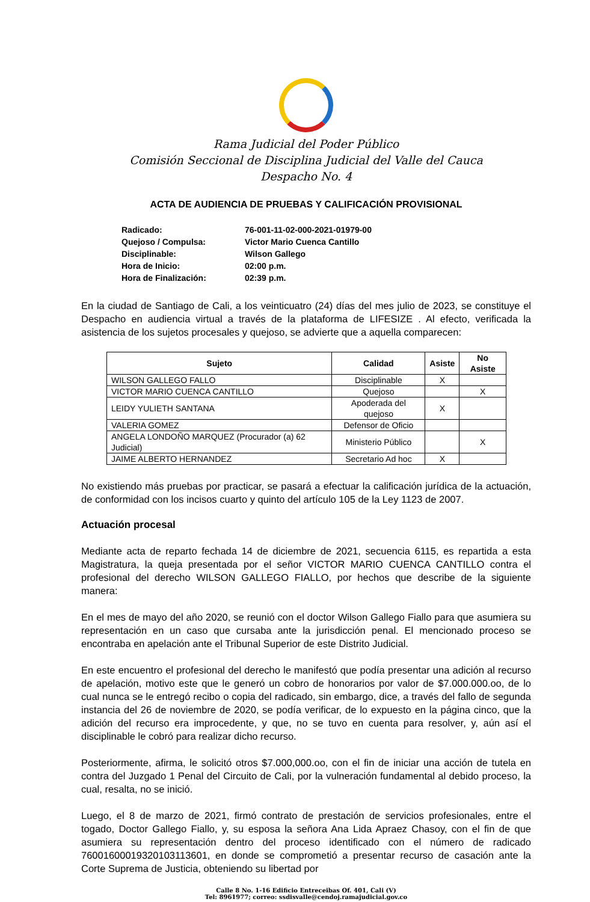Rama Judicial del Poder Público
Comisión Seccional de Disciplina Judicial del Valle del Cauca
Despacho No. 4
ACTA DE AUDIENCIA DE PRUEBAS Y CALIFICACIÓN PROVISIONAL
| Radicado: | 76-001-11-02-000-2021-01979-00 |
| Quejoso / Compulsa: | Victor Mario Cuenca Cantillo |
| Disciplinable: | Wilson Gallego |
| Hora de Inicio: | 02:00 p.m. |
| Hora de Finalización: | 02:39 p.m. |
En la ciudad de Santiago de Cali, a los veinticuatro (24) días del mes julio de 2023, se constituye el Despacho en audiencia virtual a través de la plataforma de LIFESIZE . Al efecto, verificada la asistencia de los sujetos procesales y quejoso, se advierte que a aquella comparecen:
| Sujeto | Calidad | Asiste | No Asiste |
| --- | --- | --- | --- |
| WILSON GALLEGO FALLO | Disciplinable | X | |
| VICTOR MARIO CUENCA CANTILLO | Quejoso | | X |
| LEIDY YULIETH SANTANA | Apoderada del quejoso | X | |
| VALERIA GOMEZ | Defensor de Oficio | | |
| ANGELA LONDOÑO MARQUEZ (Procurador (a) 62 Judicial) | Ministerio Público | | X |
| JAIME ALBERTO HERNANDEZ | Secretario Ad hoc | X | |
No existiendo más pruebas por practicar, se pasará a efectuar la calificación jurídica de la actuación, de conformidad con los incisos cuarto y quinto del artículo 105 de la Ley 1123 de 2007.
Actuación procesal
Mediante acta de reparto fechada 14 de diciembre de 2021, secuencia 6115, es repartida a esta Magistratura, la queja presentada por el señor VICTOR MARIO CUENCA CANTILLO contra el profesional del derecho WILSON GALLEGO FIALLO, por hechos que describe de la siguiente manera:
En el mes de mayo del año 2020, se reunió con el doctor Wilson Gallego Fiallo para que asumiera su representación en un caso que cursaba ante la jurisdicción penal. El mencionado proceso se encontraba en apelación ante el Tribunal Superior de este Distrito Judicial.
En este encuentro el profesional del derecho le manifestó que podía presentar una adición al recurso de apelación, motivo este que le generó un cobro de honorarios por valor de $7.000.000.oo, de lo cual nunca se le entregó recibo o copia del radicado, sin embargo, dice, a través del fallo de segunda instancia del 26 de noviembre de 2020, se podía verificar, de lo expuesto en la página cinco, que la adición del recurso era improcedente, y que, no se tuvo en cuenta para resolver, y, aún así el disciplinable le cobró para realizar dicho recurso.
Posteriormente, afirma, le solicitó otros $7.000,000.oo, con el fin de iniciar una acción de tutela en contra del Juzgado 1 Penal del Circuito de Cali, por la vulneración fundamental al debido proceso, la cual, resalta, no se inició.
Luego, el 8 de marzo de 2021, firmó contrato de prestación de servicios profesionales, entre el togado, Doctor Gallego Fiallo, y, su esposa la señora Ana Lida Apraez Chasoy, con el fin de que asumiera su representación dentro del proceso identificado con el número de radicado 76001600019320103113601, en donde se comprometió a presentar recurso de casación ante la Corte Suprema de Justicia, obteniendo su libertad por
Calle 8 No. 1-16 Edificio Entreceibas Of. 401, Cali (V)
Tel: 8961977; correo: ssdisvalle@cendoj.ramajudicial.gov.co